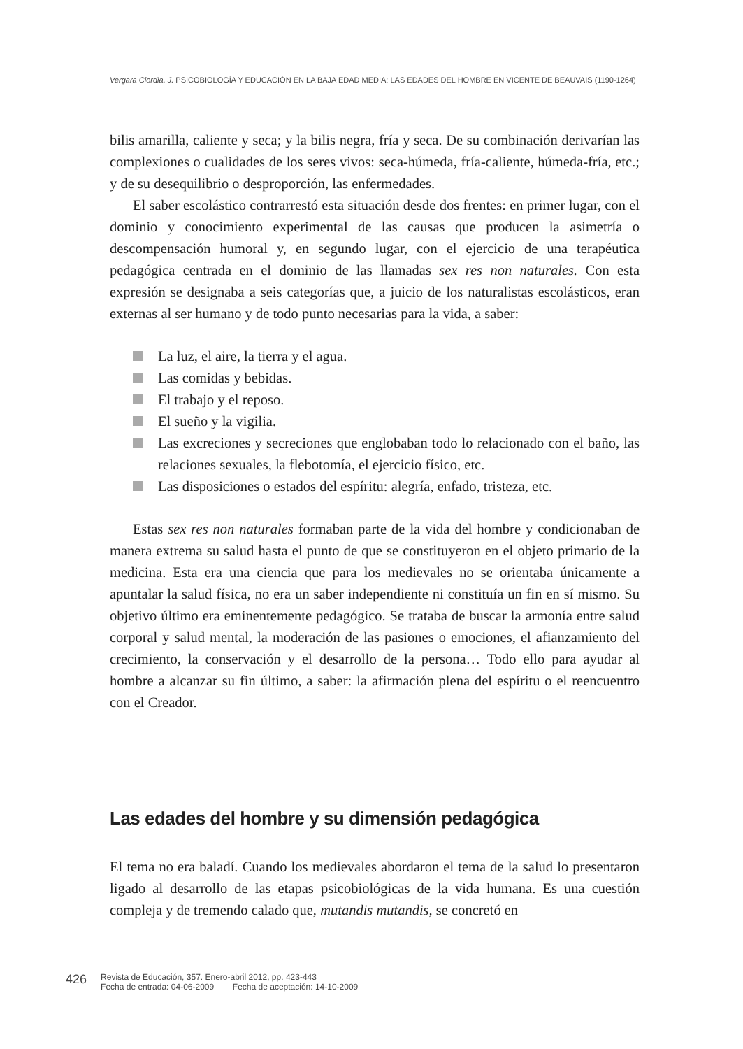Vergara Ciordia, J. PSICOBIOLOGÍA Y EDUCACIÓN EN LA BAJA EDAD MEDIA: LAS EDADES DEL HOMBRE EN VICENTE DE BEAUVAIS (1190-1264)
bilis amarilla, caliente y seca; y la bilis negra, fría y seca. De su combinación derivarían las complexiones o cualidades de los seres vivos: seca-húmeda, fría-caliente, húmeda-fría, etc.; y de su desequilibrio o desproporción, las enfermedades.
El saber escolástico contrarrestó esta situación desde dos frentes: en primer lugar, con el dominio y conocimiento experimental de las causas que producen la asimetría o descompensación humoral y, en segundo lugar, con el ejercicio de una terapéutica pedagógica centrada en el dominio de las llamadas sex res non naturales. Con esta expresión se designaba a seis categorías que, a juicio de los naturalistas escolásticos, eran externas al ser humano y de todo punto necesarias para la vida, a saber:
La luz, el aire, la tierra y el agua.
Las comidas y bebidas.
El trabajo y el reposo.
El sueño y la vigilia.
Las excreciones y secreciones que englobaban todo lo relacionado con el baño, las relaciones sexuales, la flebotomía, el ejercicio físico, etc.
Las disposiciones o estados del espíritu: alegría, enfado, tristeza, etc.
Estas sex res non naturales formaban parte de la vida del hombre y condicionaban de manera extrema su salud hasta el punto de que se constituyeron en el objeto primario de la medicina. Esta era una ciencia que para los medievales no se orientaba únicamente a apuntalar la salud física, no era un saber independiente ni constituía un fin en sí mismo. Su objetivo último era eminentemente pedagógico. Se trataba de buscar la armonía entre salud corporal y salud mental, la moderación de las pasiones o emociones, el afianzamiento del crecimiento, la conservación y el desarrollo de la persona… Todo ello para ayudar al hombre a alcanzar su fin último, a saber: la afirmación plena del espíritu o el reencuentro con el Creador.
Las edades del hombre y su dimensión pedagógica
El tema no era baladí. Cuando los medievales abordaron el tema de la salud lo presentaron ligado al desarrollo de las etapas psicobiológicas de la vida humana. Es una cuestión compleja y de tremendo calado que, mutandis mutandis, se concretó en
426 Revista de Educación, 357. Enero-abril 2012, pp. 423-443
Fecha de entrada: 04-06-2009 Fecha de aceptación: 14-10-2009